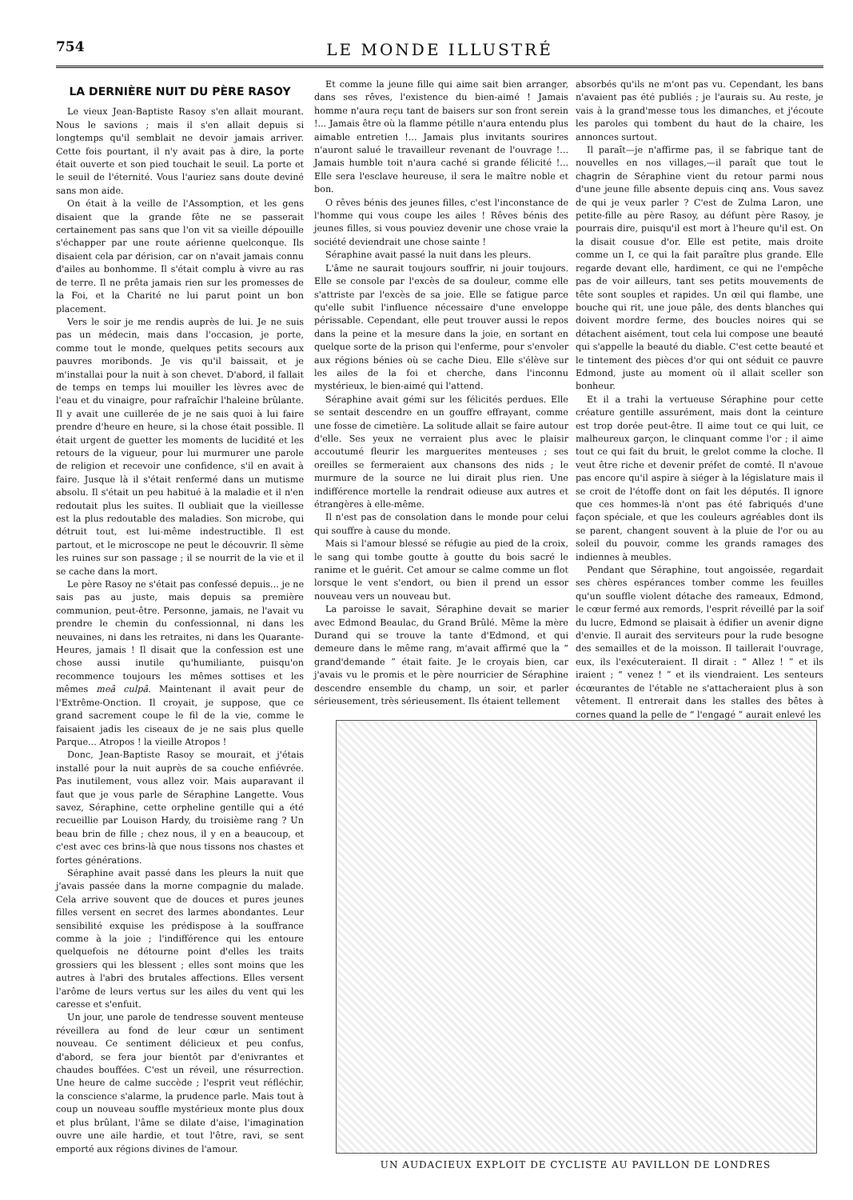754
LE MONDE ILLUSTRÉ
LA DERNIÈRE NUIT DU PÈRE RASOY
Le vieux Jean-Baptiste Rasoy s'en allait mourant. Nous le savions ; mais il s'en allait depuis si longtemps qu'il semblait ne devoir jamais arriver. Cette fois pourtant, il n'y avait pas à dire, la porte était ouverte et son pied touchait le seuil. La porte et le seuil de l'éternité. Vous l'auriez sans doute deviné sans mon aide.
On était à la veille de l'Assomption, et les gens disaient que la grande fête ne se passerait certainement pas sans que l'on vit sa vieille dépouille s'échapper par une route aérienne quelconque. Ils disaient cela par dérision, car on n'avait jamais connu d'ailes au bonhomme. Il s'était complu à vivre au ras de terre. Il ne prêta jamais rien sur les promesses de la Foi, et la Charité ne lui parut point un bon placement.
Vers le soir je me rendis auprès de lui. Je ne suis pas un médecin, mais dans l'occasion, je porte, comme tout le monde, quelques petits secours aux pauvres moribonds. Je vis qu'il baissait, et je m'installai pour la nuit à son chevet. D'abord, il fallait de temps en temps lui mouiller les lèvres avec de l'eau et du vinaigre, pour rafraîchir l'haleine brûlante. Il y avait une cuillerée de je ne sais quoi à lui faire prendre d'heure en heure, si la chose était possible. Il était urgent de guetter les moments de lucidité et les retours de la vigueur, pour lui murmurer une parole de religion et recevoir une confidence, s'il en avait à faire. Jusque là il s'était renfermé dans un mutisme absolu. Il s'était un peu habitué à la maladie et il n'en redoutait plus les suites. Il oubliait que la vieillesse est la plus redoutable des maladies. Son microbe, qui détruit tout, est lui-même indestructible. Il est partout, et le microscope ne peut le découvrir. Il sème les ruines sur son passage ; il se nourrit de la vie et il se cache dans la mort.
Le père Rasoy ne s'était pas confessé depuis... je ne sais pas au juste, mais depuis sa première communion, peut-être. Personne, jamais, ne l'avait vu prendre le chemin du confessionnal, ni dans les neuvaines, ni dans les retraites, ni dans les Quarante-Heures, jamais ! Il disait que la confession est une chose aussi inutile qu'humiliante, puisqu'on recommence toujours les mêmes sottises et les mêmes meâ culpâ. Maintenant il avait peur de l'Extrême-Onction. Il croyait, je suppose, que ce grand sacrement coupe le fil de la vie, comme le faisaient jadis les ciseaux de je ne sais plus quelle Parque... Atropos ! la vieille Atropos !
Donc, Jean-Baptiste Rasoy se mourait, et j'étais installé pour la nuit auprès de sa couche enfiévrée. Pas inutilement, vous allez voir. Mais auparavant il faut que je vous parle de Séraphine Langette. Vous savez, Séraphine, cette orpheline gentille qui a été recueillie par Louison Hardy, du troisième rang ? Un beau brin de fille ; chez nous, il y en a beaucoup, et c'est avec ces brins-là que nous tissons nos chastes et fortes générations.
Séraphine avait passé dans les pleurs la nuit que j'avais passée dans la morne compagnie du malade. Cela arrive souvent que de douces et pures jeunes filles versent en secret des larmes abondantes. Leur sensibilité exquise les prédispose à la souffrance comme à la joie ; l'indifférence qui les entoure quelquefois ne détourne point d'elles les traits grossiers qui les blessent ; elles sont moins que les autres à l'abri des brutales affections. Elles versent l'arôme de leurs vertus sur les ailes du vent qui les caresse et s'enfuit.
Un jour, une parole de tendresse souvent menteuse réveillera au fond de leur cœur un sentiment nouveau. Ce sentiment délicieux et peu confus, d'abord, se fera jour bientôt par d'enivrantes et chaudes bouffées. C'est un réveil, une résurrection. Une heure de calme succède ; l'esprit veut réfléchir, la conscience s'alarme, la prudence parle. Mais tout à coup un nouveau souffle mystérieux monte plus doux et plus brûlant, l'âme se dilate d'aise, l'imagination ouvre une aile hardie, et tout l'être, ravi, se sent emporté aux régions divines de l'amour.
Et comme la jeune fille qui aime sait bien arranger, dans ses rêves, l'existence du bien-aimé ! Jamais homme n'aura reçu tant de baisers sur son front serein !... Jamais être où la flamme pétille n'aura entendu plus aimable entretien !... Jamais plus invitants sourires n'auront salué le travailleur revenant de l'ouvrage !... Jamais humble toit n'aura caché si grande félicité !... Elle sera l'esclave heureuse, il sera le maître noble et bon.
O rêves bénis des jeunes filles, c'est l'inconstance de l'homme qui vous coupe les ailes ! Rêves bénis des jeunes filles, si vous pouviez devenir une chose vraie la société deviendrait une chose sainte !
Séraphine avait passé la nuit dans les pleurs.
L'âme ne saurait toujours souffrir, ni jouir toujours. Elle se console par l'excès de sa douleur, comme elle s'attriste par l'excès de sa joie. Elle se fatigue parce qu'elle subit l'influence nécessaire d'une enveloppe périssable. Cependant, elle peut trouver aussi le repos dans la peine et la mesure dans la joie, en sortant en quelque sorte de la prison qui l'enferme, pour s'envoler aux régions bénies où se cache Dieu. Elle s'élève sur les ailes de la foi et cherche, dans l'inconnu mystérieux, le bien-aimé qui l'attend.
Séraphine avait gémi sur les félicités perdues. Elle se sentait descendre en un gouffre effrayant, comme une fosse de cimetière. La solitude allait se faire autour d'elle. Ses yeux ne verraient plus avec le plaisir accoutumé fleurir les marguerites menteuses ; ses oreilles se fermeraient aux chansons des nids ; le murmure de la source ne lui dirait plus rien. Une indifférence mortelle la rendrait odieuse aux autres et étrangères à elle-même.
Il n'est pas de consolation dans le monde pour celui qui souffre à cause du monde.
Mais si l'amour blessé se réfugie au pied de la croix, le sang qui tombe goutte à goutte du bois sacré le ranime et le guérit. Cet amour se calme comme un flot lorsque le vent s'endort, ou bien il prend un essor nouveau vers un nouveau but.
La paroisse le savait, Séraphine devait se marier avec Edmond Beaulac, du Grand Brûlé. Même la mère Durand qui se trouve la tante d'Edmond, et qui demeure dans le même rang, m'avait affirmé que la “ grand'demande ” était faite. Je le croyais bien, car j'avais vu le promis et le père nourricier de Séraphine descendre ensemble du champ, un soir, et parler sérieusement, très sérieusement. Ils étaient tellement
absorbés qu'ils ne m'ont pas vu. Cependant, les bans n'avaient pas été publiés ; je l'aurais su. Au reste, je vais à la grand'messe tous les dimanches, et j'écoute les paroles qui tombent du haut de la chaire, les annonces surtout.
Il paraît—je n'affirme pas, il se fabrique tant de nouvelles en nos villages,—il paraît que tout le chagrin de Séraphine vient du retour parmi nous d'une jeune fille absente depuis cinq ans. Vous savez de qui je veux parler ? C'est de Zulma Laron, une petite-fille au père Rasoy, au défunt père Rasoy, je pourrais dire, puisqu'il est mort à l'heure qu'il est. On la disait cousue d'or. Elle est petite, mais droite comme un I, ce qui la fait paraître plus grande. Elle regarde devant elle, hardiment, ce qui ne l'empêche pas de voir ailleurs, tant ses petits mouvements de tête sont souples et rapides. Un œil qui flambe, une bouche qui rit, une joue pâle, des dents blanches qui doivent mordre ferme, des boucles noires qui se détachent aisément, tout cela lui compose une beauté qui s'appelle la beauté du diable. C'est cette beauté et le tintement des pièces d'or qui ont séduit ce pauvre Edmond, juste au moment où il allait sceller son bonheur.
Et il a trahi la vertueuse Séraphine pour cette créature gentille assurément, mais dont la ceinture est trop dorée peut-être. Il aime tout ce qui luit, ce malheureux garçon, le clinquant comme l'or ; il aime tout ce qui fait du bruit, le grelot comme la cloche. Il veut être riche et devenir préfet de comté. Il n'avoue pas encore qu'il aspire à siéger à la législature mais il se croit de l'étoffe dont on fait les députés. Il ignore que ces hommes-là n'ont pas été fabriqués d'une façon spéciale, et que les couleurs agréables dont ils se parent, changent souvent à la pluie de l'or ou au soleil du pouvoir, comme les grands ramages des indiennes à meubles.
Pendant que Séraphine, tout angoissée, regardait ses chères espérances tomber comme les feuilles qu'un souffle violent détache des rameaux, Edmond, le cœur fermé aux remords, l'esprit réveillé par la soif du lucre, Edmond se plaisait à édifier un avenir digne d'envie. Il aurait des serviteurs pour la rude besogne des semailles et de la moisson. Il taillerait l'ouvrage, eux, ils l'exécuteraient. Il dirait : “ Allez ! ” et ils iraient ; “ venez ! ” et ils viendraient. Les senteurs écœurantes de l'étable ne s'attacheraient plus à son vêtement. Il entrerait dans les stalles des bêtes à cornes quand la pelle de “ l'engagé ” aurait enlevé les
UN AUDACIEUX EXPLOIT DE CYCLISTE AU PAVILLON DE LONDRES